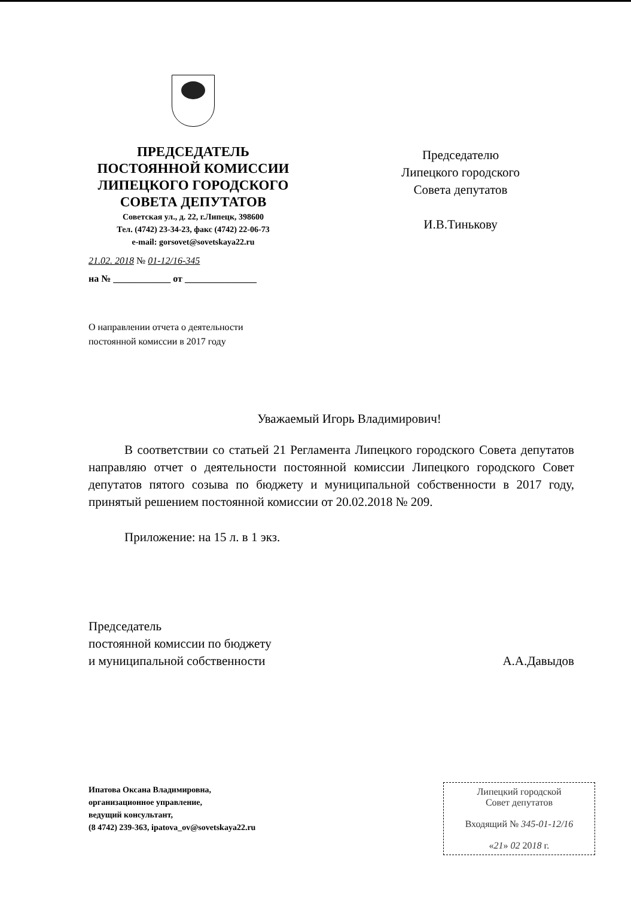ПРЕДСЕДАТЕЛЬ
ПОСТОЯННОЙ КОМИССИИ
ЛИПЕЦКОГО ГОРОДСКОГО
СОВЕТА ДЕПУТАТОВ
Советская ул., д. 22, г.Липецк, 398600
Тел. (4742) 23-34-23, факс (4742) 22-06-73
e-mail: gorsovet@sovetskaya22.ru
21.02. 2018 № 01-12/16-345
на № ____________ от _______________
Председателю
Липецкого городского
Совета депутатов
И.В.Тинькову
О направлении отчета о деятельности
постоянной комиссии в 2017 году
Уважаемый Игорь Владимирович!
В соответствии со статьей 21 Регламента Липецкого городского Совета депутатов направляю отчет о деятельности постоянной комиссии Липецкого городского Совет депутатов пятого созыва по бюджету и муниципальной собственности в 2017 году, принятый решением постоянной комиссии от 20.02.2018 № 209.
Приложение: на 15 л. в 1 экз.
Председатель
постоянной комиссии по бюджету
и муниципальной собственности
А.А.Давыдов
Ипатова Оксана Владимировна,
организационное управление,
ведущий консультант,
(8 4742) 239-363, ipatova_ov@sovetskaya22.ru
Липецкий городской
Совет депутатов
Входящий № 345-01-12/16
«21» 02 2018 г.